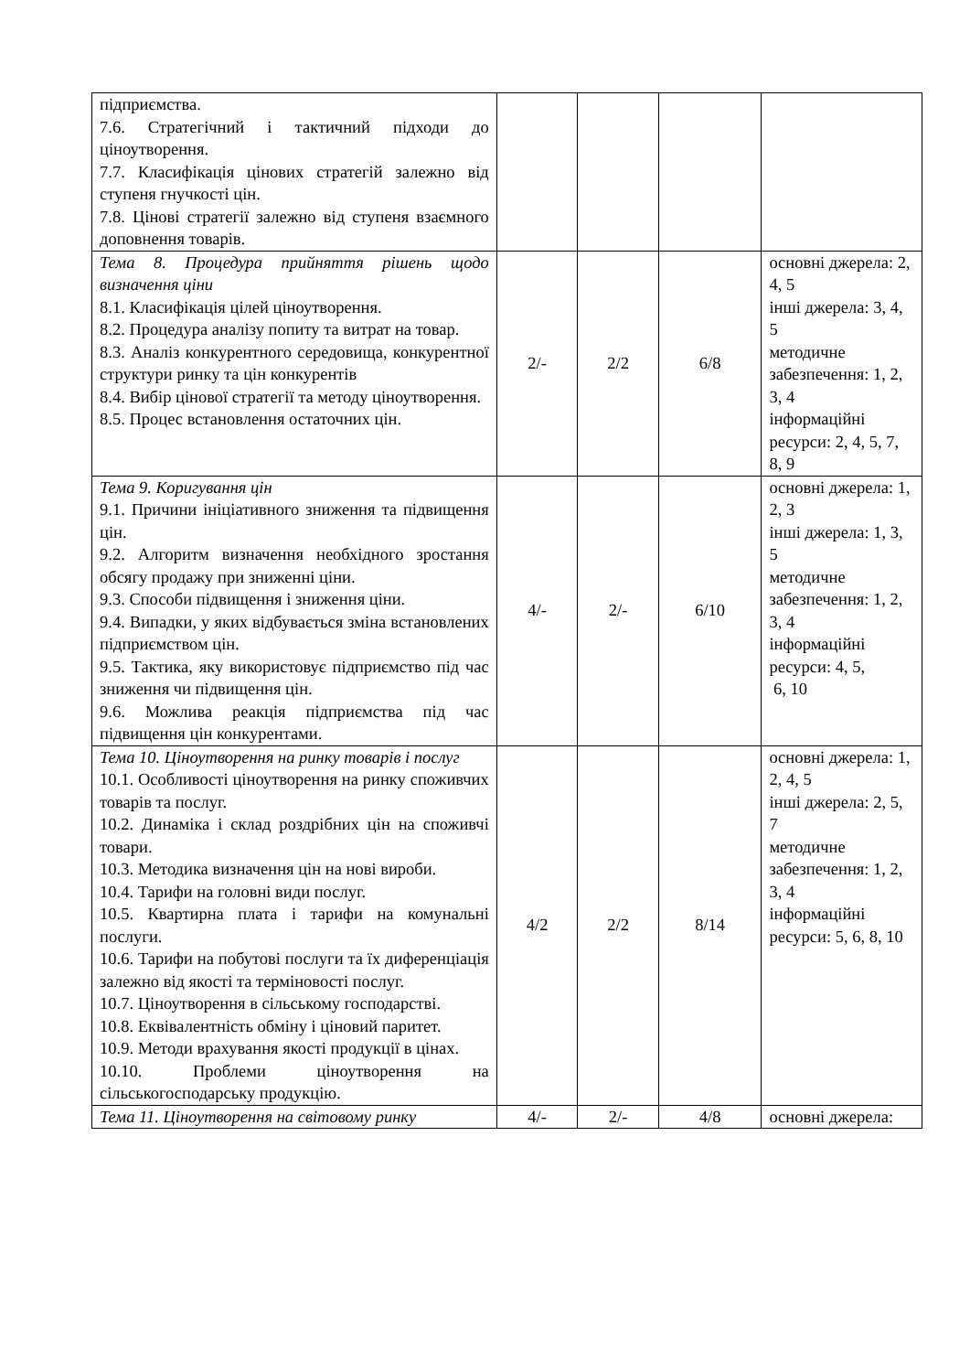| підприємства. 7.6. Стратегічний і тактичний підходи до ціноутворення. 7.7. Класифікація цінових стратегій залежно від ступеня гнучкості цін. 7.8. Цінові стратегії залежно від ступеня взаємного доповнення товарів. | | | | |
| Тема 8. Процедура прийняття рішень щодо визначення ціни 8.1. Класифікація цілей ціноутворення. 8.2. Процедура аналізу попиту та витрат на товар. 8.3. Аналіз конкурентного середовища, конкурентної структури ринку та цін конкурентів 8.4. Вибір цінової стратегії та методу ціноутворення. 8.5. Процес встановлення остаточних цін. | 2/- | 2/2 | 6/8 | основні джерела: 2, 4, 5 інші джерела: 3, 4, 5 методичне забезпечення: 1, 2, 3, 4 інформаційні ресурси: 2, 4, 5, 7, 8, 9 |
| Тема 9. Коригування цін 9.1. Причини ініціативного зниження та підвищення цін. 9.2. Алгоритм визначення необхідного зростання обсягу продажу при зниженні ціни. 9.3. Способи підвищення і зниження ціни. 9.4. Випадки, у яких відбувається зміна встановлених підприємством цін. 9.5. Тактика, яку використовує підприємство під час зниження чи підвищення цін. 9.6. Можлива реакція підприємства під час підвищення цін конкурентами. | 4/- | 2/- | 6/10 | основні джерела: 1, 2, 3 інші джерела: 1, 3, 5 методичне забезпечення: 1, 2, 3, 4 інформаційні ресурси: 4, 5, 6, 10 |
| Тема 10. Ціноутворення на ринку товарів і послуг 10.1. Особливості ціноутворення на ринку споживчих товарів та послуг. 10.2. Динаміка і склад роздрібних цін на споживчі товари. 10.3. Методика визначення цін на нові вироби. 10.4. Тарифи на головні види послуг. 10.5. Квартирна плата і тарифи на комунальні послуги. 10.6. Тарифи на побутові послуги та їх диференціація залежно від якості та терміновості послуг. 10.7. Ціноутворення в сільському господарстві. 10.8. Еквівалентність обміну і ціновий паритет. 10.9. Методи врахування якості продукції в цінах. 10.10. Проблеми ціноутворення на сільськогосподарську продукцію. | 4/2 | 2/2 | 8/14 | основні джерела: 1, 2, 4, 5 інші джерела: 2, 5, 7 методичне забезпечення: 1, 2, 3, 4 інформаційні ресурси: 5, 6, 8, 10 |
| Тема 11. Ціноутворення на світовому ринку | 4/- | 2/- | 4/8 | основні джерела: |